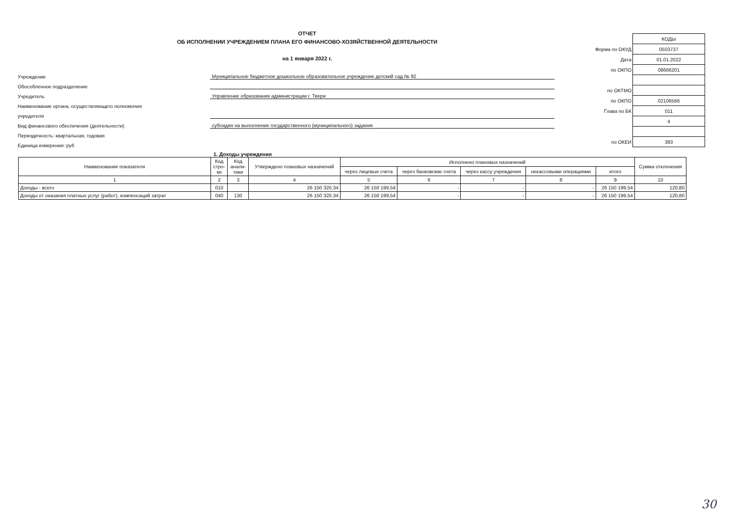ОТЧЕТ
ОБ ИСПОЛНЕНИИ УЧРЕЖДЕНИЕМ ПЛАНА ЕГО ФИНАНСОВО-ХОЗЯЙСТВЕННОЙ ДЕЯТЕЛЬНОСТИ
на 1 января 2022 г.
Учреждение Муниципальное бюджетное дошкольное образовательное учреждение детский сад № 92
Обособленное подразделение
Учредитель Управление образования администрации г. Твери
Наименование органа, осуществляющего полномочия
учредителя
Вид финансового обеспечения (деятельности) субсидия на выполнение государственного (муниципального) задания
Периодичность: квартальная, годовая
Единица измерения: руб
| | КОДЫ |
| Форма по ОКУД | 0503737 |
| Дата | 01.01.2022 |
| по ОКПО | 08666201 |
| по ОКТМО | |
| по ОКПО | 02106566 |
| Глава по БК | 011 |
| | 4 |
| по ОКЕИ | 383 |
1. Доходы учреждения
| Наименование показателя | Код стро- ки | Код анали- тики | Утверждено плановых назначений | Исполнено плановых назначений | | | | | Сумма отклонения |
| --- | --- | --- | --- | --- | --- | --- | --- | --- | --- |
| | | | | через лицевые счета | через банковские счета | через кассу учреждения | некассовыми операциями | итого | |
| 1 | 2 | 3 | 4 | 5 | 6 | 7 | 8 | 9 | 10 |
| Доходы - всего | 010 | | 26 150 320,34 | 26 150 199,54 | - | - | - | 26 150 199,54 | 120,80 |
| Доходы от оказания платных услуг (работ), компенсаций затрат | 040 | 130 | 26 150 320,34 | 26 150 199,54 | - | - | - | 26 150 199,54 | 120,80 |
30